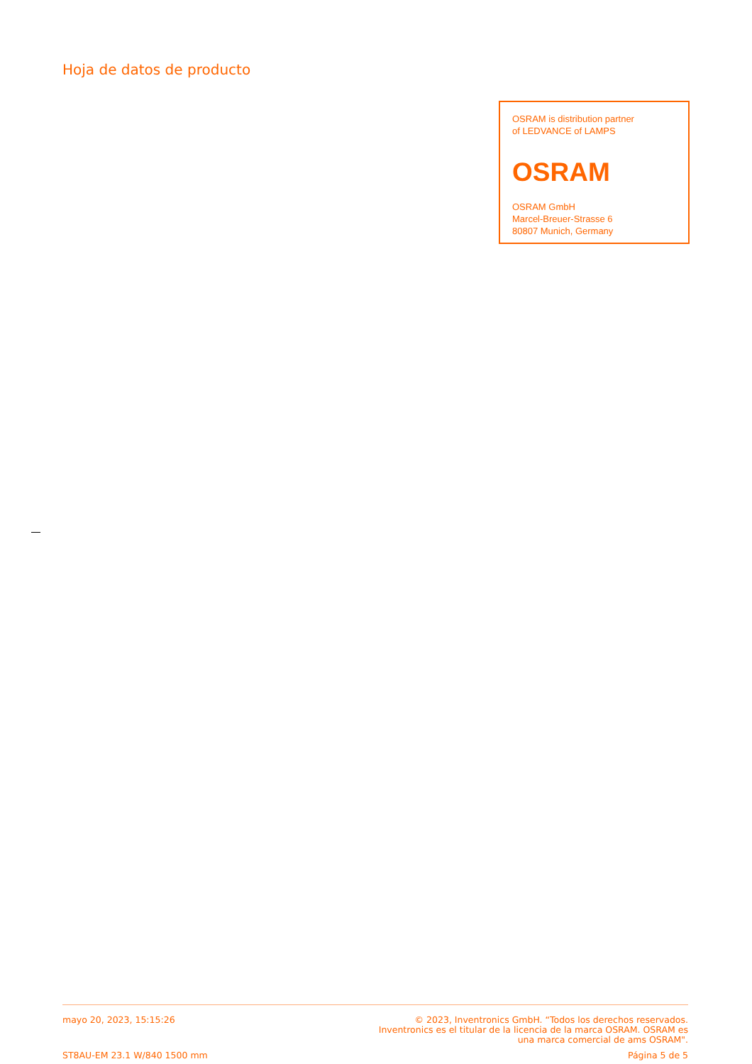Hoja de datos de producto
OSRAM is distribution partner
of LEDVANCE of LAMPS
OSRAM
OSRAM GmbH
Marcel-Breuer-Strasse 6
80807 Munich, Germany
mayo 20, 2023, 15:15:26 © 2023, Inventronics GmbH. “Todos los derechos reservados.
Inventronics es el titular de la licencia de la marca OSRAM. OSRAM es
una marca comercial de ams OSRAM".
ST8AU-EM 23.1 W/840 1500 mm Página 5 de 5